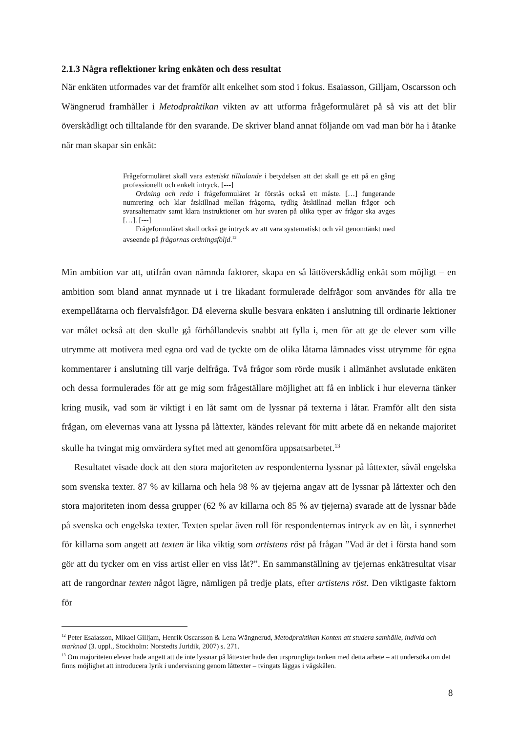2.1.3 Några reflektioner kring enkäten och dess resultat
När enkäten utformades var det framför allt enkelhet som stod i fokus. Esaiasson, Gilljam, Oscarsson och Wängnerud framhåller i Metodpraktikan vikten av att utforma frågeformuläret på så vis att det blir överskådligt och tilltalande för den svarande. De skriver bland annat föl­jande om vad man bör ha i åtanke när man skapar sin enkät:
Frågeformuläret skall vara estetiskt tilltalande i betydelsen att det skall ge ett på en gång professionellt och enkelt intryck. [---]
Ordning och reda i frågeformuläret är förstås också ett måste. […] funge­rande numrering och klar åtskillnad mellan frågorna, tydlig åtskillnad mellan frågor och svarsalternativ samt klara instruktioner om hur svaren på olika ty­per av frågor ska avges […]. [---]
Frågeformuläret skall också ge intryck av att vara systematiskt och väl genomtänkt med avseende på frågornas ordningsföljd.<sup>12</sup>
Min ambition var att, utifrån ovan nämnda faktorer, skapa en så lättöverskådlig enkät som möjligt – en ambition som bland annat mynnade ut i tre likadant formulerade delfrågor som användes för alla tre exempellåtarna och flervalsfrågor. Då eleverna skulle besvara enkäten i anslutning till ordinarie lektioner var målet också att den skulle gå förhållandevis snabbt att fylla i, men för att ge de elever som ville utrymme att motivera med egna ord vad de tyckte om de olika låtarna lämnades visst utrymme för egna kommentarer i anslutning till varje del­fråga. Två frågor som rörde musik i allmänhet avslutade enkäten och dessa formulerades för att ge mig som frågeställare möjlighet att få en inblick i hur eleverna tänker kring musik, vad som är viktigt i en låt samt om de lyssnar på texterna i låtar. Framför allt den sista frågan, om elevernas vana att lyssna på låttexter, kändes relevant för mitt arbete då en nekande majoritet skulle ha tvingat mig omvärdera syftet med att genomföra uppsatsarbetet.<sup>13</sup>
Resultatet visade dock att den stora majoriteten av respondenterna lyssnar på låttexter, så­väl engelska som svenska texter. 87 % av killarna och hela 98 % av tjejerna angav att de lyss­nar på låttexter och den stora majoriteten inom dessa grupper (62 % av killarna och 85 % av tjejerna) svarade att de lyssnar både på svenska och engelska texter. Texten spelar även roll för respondenternas intryck av en låt, i synnerhet för killarna som angett att texten är lika vik­tig som artistens röst på frågan ”Vad är det i första hand som gör att du tycker om en viss artist eller en viss låt?”. En sammanställning av tjejernas enkätresultat visar att de rangordnar texten något lägre, nämligen på tredje plats, efter artistens röst. Den viktigaste faktorn för
<sup>12</sup> Peter Esaiasson, Mikael Gilljam, Henrik Oscarsson & Lena Wängnerud, Metodpraktikan Konten att studera samhälle, individ och marknad (3. uppl., Stockholm: Norstedts Juridik, 2007) s. 271.
<sup>13</sup> Om majoriteten elever hade angett att de inte lyssnar på låttexter hade den ursprungliga tanken med detta arbe­te – att undersöka om det finns möjlighet att introducera lyrik i undervisning genom låttexter – tvingats läggas i vågskålen.
8